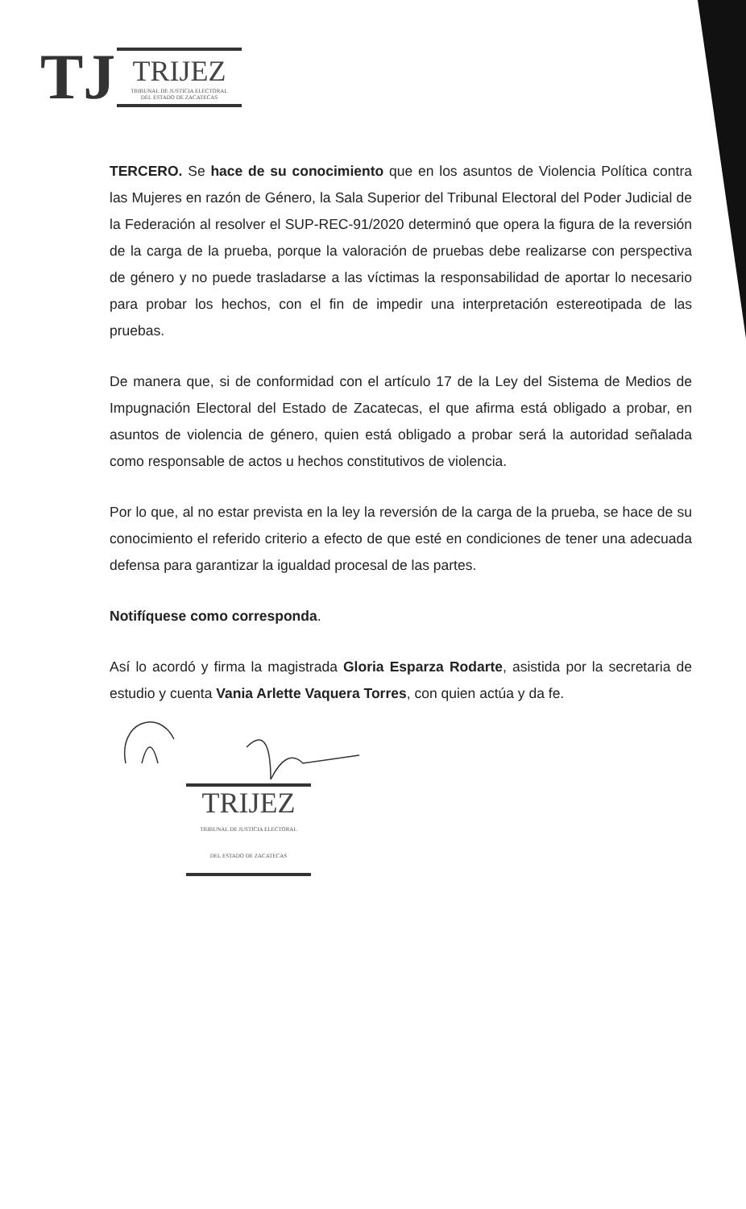TJ
TRIJEZ
TRIBUNAL DE JUSTICIA ELECTORAL
DEL ESTADO DE ZACATECAS
TERCERO. Se hace de su conocimiento que en los asuntos de Violencia Política contra las Mujeres en razón de Género, la Sala Superior del Tribunal Electoral del Poder Judicial de la Federación al resolver el SUP-REC-91/2020 determinó que opera la figura de la reversión de la carga de la prueba, porque la valoración de pruebas debe realizarse con perspectiva de género y no puede trasladarse a las víctimas la responsabilidad de aportar lo necesario para probar los hechos, con el fin de impedir una interpretación estereotipada de las pruebas.
De manera que, si de conformidad con el artículo 17 de la Ley del Sistema de Medios de Impugnación Electoral del Estado de Zacatecas, el que afirma está obligado a probar, en asuntos de violencia de género, quien está obligado a probar será la autoridad señalada como responsable de actos u hechos constitutivos de violencia.
Por lo que, al no estar prevista en la ley la reversión de la carga de la prueba, se hace de su conocimiento el referido criterio a efecto de que esté en condiciones de tener una adecuada defensa para garantizar la igualdad procesal de las partes.
Notifíquese como corresponda.
Así lo acordó y firma la magistrada Gloria Esparza Rodarte, asistida por la secretaria de estudio y cuenta Vania Arlette Vaquera Torres, con quien actúa y da fe.
TRIJEZ
TRIBUNAL DE JUSTICIA ELECTORAL
DEL ESTADO DE ZACATECAS